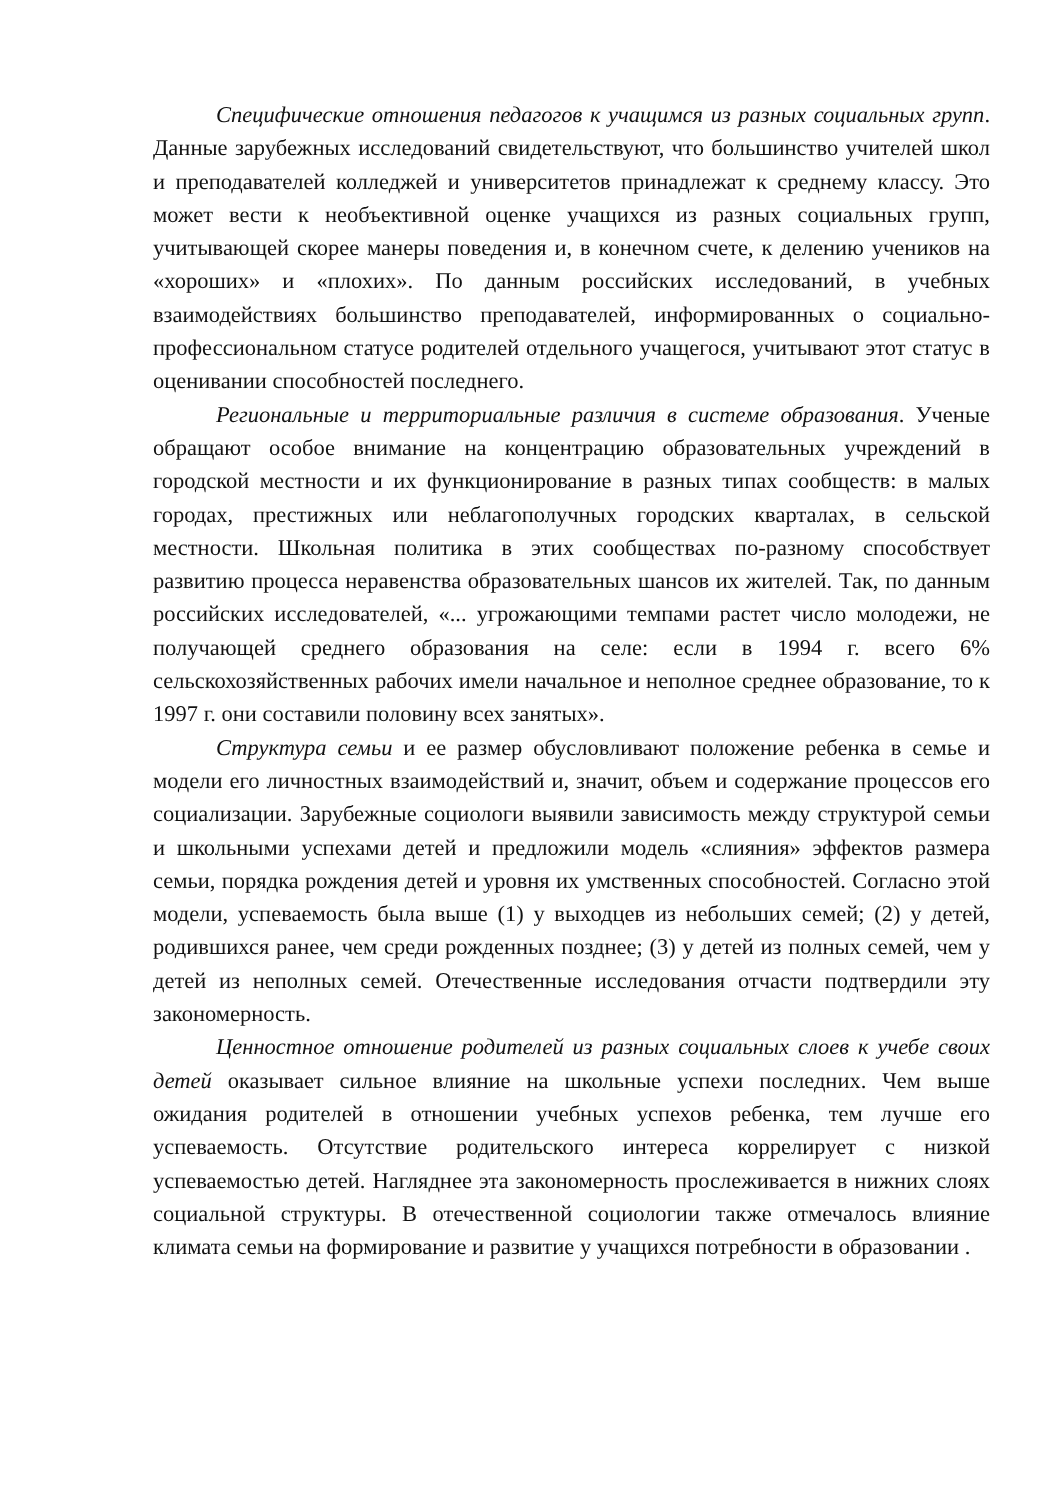Специфические отношения педагогов к учащимся из разных социальных групп. Данные зарубежных исследований свидетельствуют, что большинство учителей школ и преподавателей колледжей и университетов принадлежат к среднему классу. Это может вести к необъективной оценке учащихся из разных социальных групп, учитывающей скорее манеры поведения и, в конечном счете, к делению учеников на «хороших» и «плохих». По данным российских исследований, в учебных взаимодействиях большинство преподавателей, информированных о социально-профессиональном статусе родителей отдельного учащегося, учитывают этот статус в оценивании способностей последнего.
Региональные и территориальные различия в системе образования. Ученые обращают особое внимание на концентрацию образовательных учреждений в городской местности и их функционирование в разных типах сообществ: в малых городах, престижных или неблагополучных городских кварталах, в сельской местности. Школьная политика в этих сообществах по-разному способствует развитию процесса неравенства образовательных шансов их жителей. Так, по данным российских исследователей, «... угрожающими темпами растет число молодежи, не получающей среднего образования на селе: если в 1994 г. всего 6% сельскохозяйственных рабочих имели начальное и неполное среднее образование, то к 1997 г. они составили половину всех занятых».
Структура семьи и ее размер обусловливают положение ребенка в семье и модели его личностных взаимодействий и, значит, объем и содержание процессов его социализации. Зарубежные социологи выявили зависимость между структурой семьи и школьными успехами детей и предложили модель «слияния» эффектов размера семьи, порядка рождения детей и уровня их умственных способностей. Согласно этой модели, успеваемость была выше (1) у выходцев из небольших семей; (2) у детей, родившихся ранее, чем среди рожденных позднее; (3) у детей из полных семей, чем у детей из неполных семей. Отечественные исследования отчасти подтвердили эту закономерность.
Ценностное отношение родителей из разных социальных слоев к учебе своих детей оказывает сильное влияние на школьные успехи последних. Чем выше ожидания родителей в отношении учебных успехов ребенка, тем лучше его успеваемость. Отсутствие родительского интереса коррелирует с низкой успеваемостью детей. Нагляднее эта закономерность прослеживается в нижних слоях социальной структуры. В отечественной социологии также отмечалось влияние климата семьи на формирование и развитие у учащихся потребности в образовании .